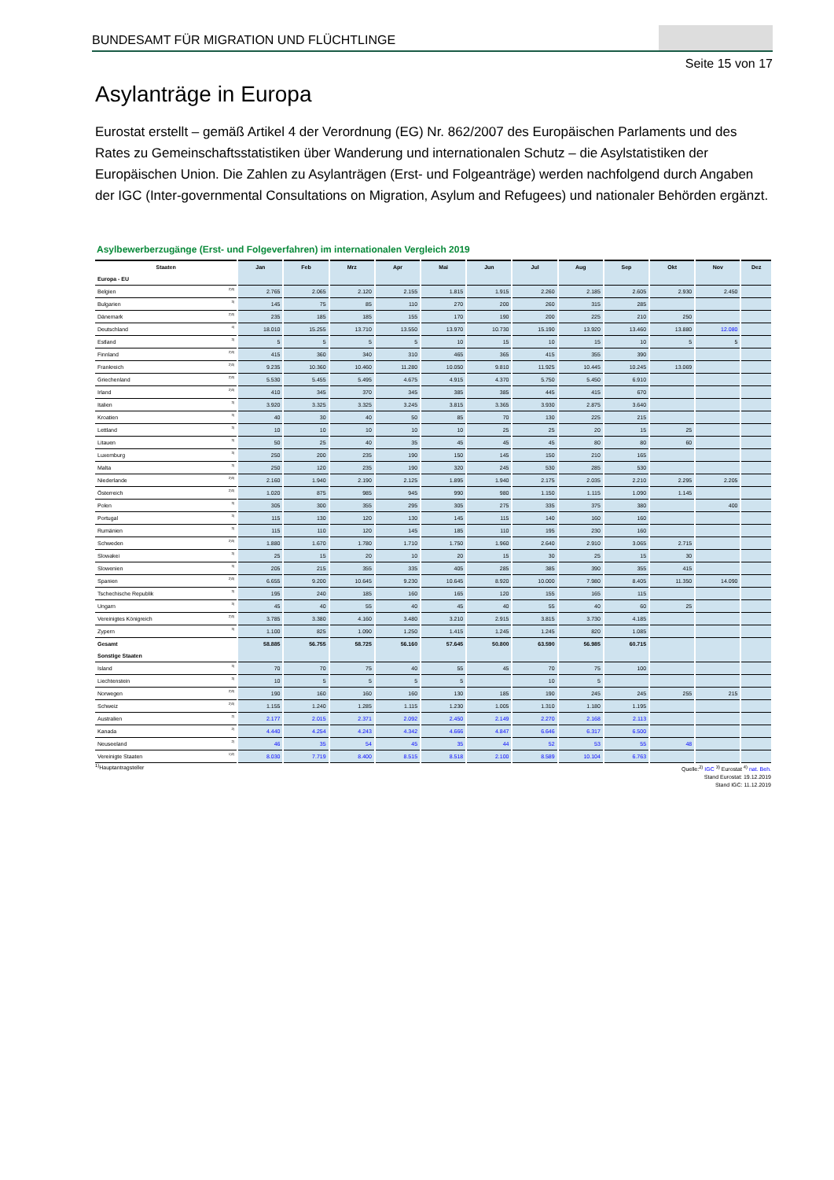BUNDESAMT FÜR MIGRATION UND FLÜCHTLINGE
Seite 15 von 17
Asylanträge in Europa
Eurostat erstellt – gemäß Artikel 4 der Verordnung (EG) Nr. 862/2007 des Europäischen Parlaments und des Rates zu Gemeinschaftsstatistiken über Wanderung und internationalen Schutz – die Asylstatistiken der Europäischen Union. Die Zahlen zu Asylanträgen (Erst- und Folgeanträge) werden nachfolgend durch Angaben der IGC (Inter-governmental Consultations on Migration, Asylum and Refugees) und nationaler Behörden ergänzt.
Asylbewerberzugänge (Erst- und Folgeverfahren) im internationalen Vergleich 2019
| Staaten | | Jan | Feb | Mrz | Apr | Mai | Jun | Jul | Aug | Sep | Okt | Nov | Dez |
| --- | --- | --- | --- | --- | --- | --- | --- | --- | --- | --- | --- | --- | --- |
| Europa - EU | | | | | | | | | | | | | |
| Belgien | <sup>2)3)</sup> | 2.765 | 2.065 | 2.120 | 2.155 | 1.815 | 1.915 | 2.260 | 2.185 | 2.605 | 2.930 | 2.450 | |
| Bulgarien | <sup>3)</sup> | 145 | 75 | 85 | 110 | 270 | 200 | 260 | 315 | 285 | | | |
| Dänemark | <sup>2)3)</sup> | 235 | 185 | 185 | 155 | 170 | 190 | 200 | 225 | 210 | 250 | | |
| Deutschland | <sup>4)</sup> | 18.010 | 15.255 | 13.710 | 13.550 | 13.970 | 10.730 | 15.190 | 13.920 | 13.460 | 13.880 | 12.080 | |
| Estland | <sup>3)</sup> | 5 | 5 | 5 | 5 | 10 | 15 | 10 | 15 | 10 | 5 | 5 | |
| Finnland | <sup>2)3)</sup> | 415 | 360 | 340 | 310 | 465 | 365 | 415 | 355 | 390 | | | |
| Frankreich | <sup>2)3)</sup> | 9.235 | 10.360 | 10.460 | 11.280 | 10.050 | 9.810 | 11.925 | 10.445 | 10.245 | 13.069 | | |
| Griechenland | <sup>2)3)</sup> | 5.530 | 5.455 | 5.495 | 4.675 | 4.915 | 4.370 | 5.750 | 5.450 | 6.910 | | | |
| Irland | <sup>2)3)</sup> | 410 | 345 | 370 | 345 | 385 | 385 | 445 | 415 | 670 | | | |
| Italien | <sup>3)</sup> | 3.920 | 3.325 | 3.325 | 3.245 | 3.815 | 3.365 | 3.930 | 2.875 | 3.640 | | | |
| Kroatien | <sup>3)</sup> | 40 | 30 | 40 | 50 | 85 | 70 | 130 | 225 | 215 | | | |
| Lettland | <sup>3)</sup> | 10 | 10 | 10 | 10 | 10 | 25 | 25 | 20 | 15 | 25 | | |
| Litauen | <sup>3)</sup> | 50 | 25 | 40 | 35 | 45 | 45 | 45 | 80 | 80 | 60 | | |
| Luxemburg | <sup>3)</sup> | 250 | 200 | 235 | 190 | 150 | 145 | 150 | 210 | 165 | | | |
| Malta | <sup>3)</sup> | 250 | 120 | 235 | 190 | 320 | 245 | 530 | 285 | 530 | | | |
| Niederlande | <sup>2)3)</sup> | 2.160 | 1.940 | 2.190 | 2.125 | 1.895 | 1.940 | 2.175 | 2.035 | 2.210 | 2.295 | 2.205 | |
| Österreich | <sup>2)3)</sup> | 1.020 | 875 | 985 | 945 | 990 | 980 | 1.150 | 1.115 | 1.090 | 1.145 | | |
| Polen | <sup>3)</sup> | 305 | 300 | 355 | 295 | 305 | 275 | 335 | 375 | 380 | | 400 | |
| Portugal | <sup>3)</sup> | 115 | 130 | 120 | 130 | 145 | 115 | 140 | 160 | 160 | | | |
| Rumänien | <sup>3)</sup> | 115 | 110 | 120 | 145 | 185 | 110 | 195 | 230 | 160 | | | |
| Schweden | <sup>2)3)</sup> | 1.880 | 1.670 | 1.780 | 1.710 | 1.750 | 1.960 | 2.640 | 2.910 | 3.065 | 2.715 | | |
| Slowakei | <sup>3)</sup> | 25 | 15 | 20 | 10 | 20 | 15 | 30 | 25 | 15 | 30 | | |
| Slowenien | <sup>3)</sup> | 205 | 215 | 355 | 335 | 405 | 285 | 385 | 390 | 355 | 415 | | |
| Spanien | <sup>2)3)</sup> | 6.655 | 9.200 | 10.645 | 9.230 | 10.645 | 8.920 | 10.000 | 7.980 | 8.405 | 11.350 | 14.090 | |
| Tschechische Republik | <sup>3)</sup> | 195 | 240 | 185 | 160 | 165 | 120 | 155 | 165 | 115 | | | |
| Ungarn | <sup>3)</sup> | 45 | 40 | 55 | 40 | 45 | 40 | 55 | 40 | 60 | 25 | | |
| Vereinigtes Königreich | <sup>2)3)</sup> | 3.785 | 3.380 | 4.160 | 3.480 | 3.210 | 2.915 | 3.815 | 3.730 | 4.185 | | | |
| Zypern | <sup>3)</sup> | 1.100 | 825 | 1.090 | 1.250 | 1.415 | 1.245 | 1.245 | 820 | 1.085 | | | |
| Gesamt | | 58.885 | 56.755 | 58.725 | 56.160 | 57.645 | 50.800 | 63.590 | 56.985 | 60.715 | | | |
| Sonstige Staaten | | | | | | | | | | | | | |
| Island | <sup>3)</sup> | 70 | 70 | 75 | 40 | 55 | 45 | 70 | 75 | 100 | | | |
| Liechtenstein | <sup>3)</sup> | 10 | 5 | 5 | 5 | 5 | | 10 | 5 | | | | |
| Norwegen | <sup>2)3)</sup> | 190 | 160 | 160 | 160 | 130 | 185 | 190 | 245 | 245 | 255 | 215 | |
| Schweiz | <sup>2)3)</sup> | 1.155 | 1.240 | 1.285 | 1.115 | 1.230 | 1.005 | 1.310 | 1.180 | 1.195 | | | |
| Australien | <sup>2)</sup> | 2.177 | 2.015 | 2.371 | 2.092 | 2.450 | 2.149 | 2.270 | 2.168 | 2.113 | | | |
| Kanada | <sup>2)</sup> | 4.440 | 4.254 | 4.243 | 4.342 | 4.666 | 4.847 | 6.646 | 6.317 | 6.500 | | | |
| Neuseeland | <sup>2)</sup> | 46 | 35 | 54 | 45 | 35 | 44 | 52 | 53 | 55 | 48 | | |
| Vereinigte Staaten | <sup>1)2)</sup> | 8.030 | 7.719 | 8.400 | 8.515 | 8.518 | 2.100 | 8.589 | 10.104 | 6.763 | | | |
<sup>1)</sup> Hauptantragsteller
Quelle:<sup>2)</sup> IGC <sup>3)</sup> Eurostat <sup>4)</sup> nat. Beh.
Stand Eurostat: 19.12.2019
Stand IGC: 11.12.2019